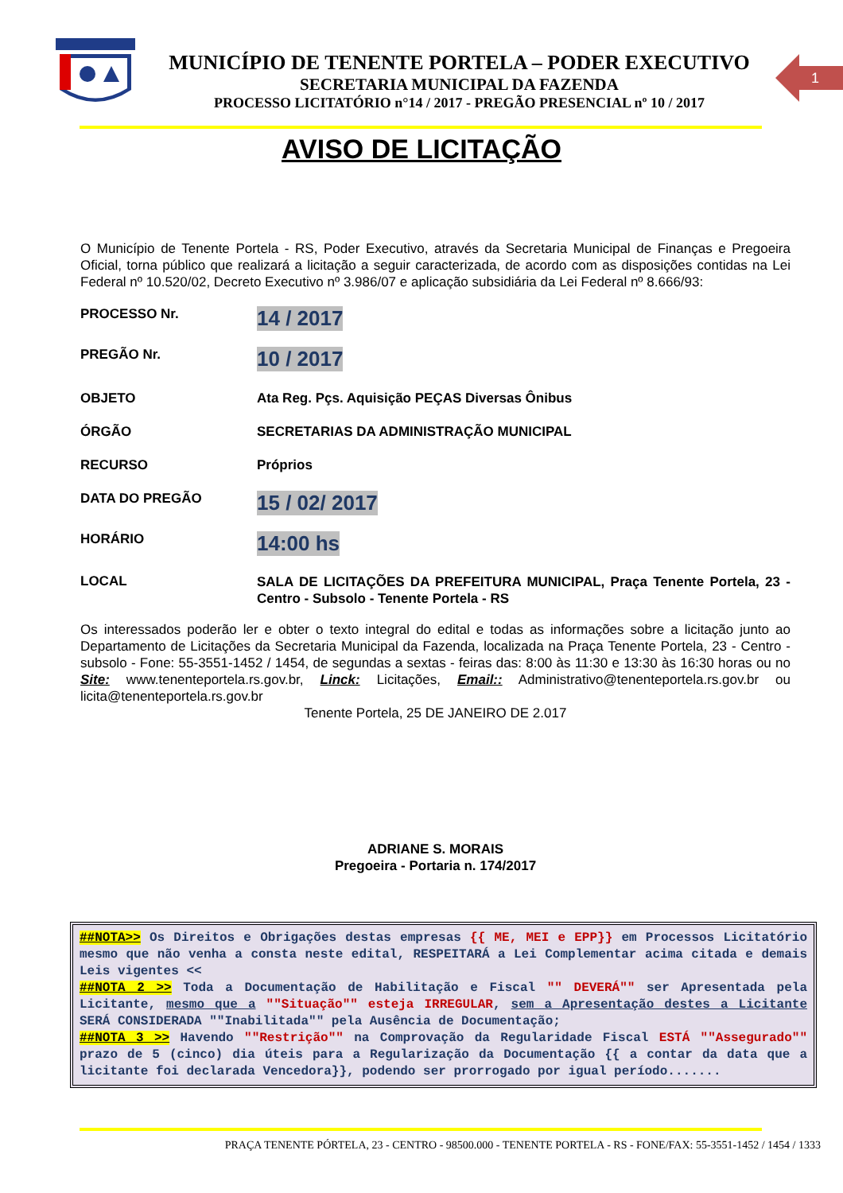MUNICÍPIO DE TENENTE PORTELA – PODER EXECUTIVO
SECRETARIA MUNICIPAL DA FAZENDA
PROCESSO LICITATÓRIO n°14 / 2017 - PREGÃO PRESENCIAL nº 10 / 2017
1
AVISO DE LICITAÇÃO
O Município de Tenente Portela - RS, Poder Executivo, através da Secretaria Municipal de Finanças e Pregoeira Oficial, torna público que realizará a licitação a seguir caracterizada, de acordo com as disposições contidas na Lei Federal nº 10.520/02, Decreto Executivo nº 3.986/07 e aplicação subsidiária da Lei Federal nº 8.666/93:
PROCESSO Nr.
14 / 2017
PREGÃO Nr.
10 / 2017
OBJETO Ata Reg. Pçs. Aquisição PEÇAS Diversas Ônibus
ÓRGÃO SECRETARIAS DA ADMINISTRAÇÃO MUNICIPAL
RECURSO Próprios
DATA DO PREGÃO
15 / 02/ 2017
HORÁRIO
14:00 hs
LOCAL
SALA DE LICITAÇÕES DA PREFEITURA MUNICIPAL, Praça Tenente Portela, 23 - Centro - Subsolo - Tenente Portela - RS
Os interessados poderão ler e obter o texto integral do edital e todas as informações sobre a licitação junto ao Departamento de Licitações da Secretaria Municipal da Fazenda, localizada na Praça Tenente Portela, 23 - Centro - subsolo - Fone: 55-3551-1452 / 1454, de segundas a sextas - feiras das: 8:00 às 11:30 e 13:30 às 16:30 horas ou no Site: www.tenenteportela.rs.gov.br, Linck: Licitações, Email:: Administrativo@tenenteportela.rs.gov.br ou licita@tenenteportela.rs.gov.br
Tenente Portela, 25 DE JANEIRO DE 2.017
ADRIANE S. MORAIS
Pregoeira - Portaria n. 174/2017
##NOTA>> Os Direitos e Obrigações destas empresas {{ ME, MEI e EPP}} em Processos Licitatório mesmo que não venha a consta neste edital, RESPEITARÁ a Lei Complementar acima citada e demais Leis vigentes <<
##NOTA 2 >> Toda a Documentação de Habilitação e Fiscal "" DEVERÁ"" ser Apresentada pela Licitante, mesmo que a ""Situação"" esteja IRREGULAR, sem a Apresentação destes a Licitante SERÁ CONSIDERADA ""Inabilitada"" pela Ausência de Documentação;
##NOTA 3 >> Havendo ""Restrição"" na Comprovação da Regularidade Fiscal ESTÁ ""Assegurado"" prazo de 5 (cinco) dia úteis para a Regularização da Documentação {{ a contar da data que a licitante foi declarada Vencedora}}, podendo ser prorrogado por igual período.......
PRAÇA TENENTE PÓRTELA, 23 - CENTRO - 98500.000 - TENENTE PORTELA - RS - FONE/FAX: 55-3551-1452 / 1454 / 1333